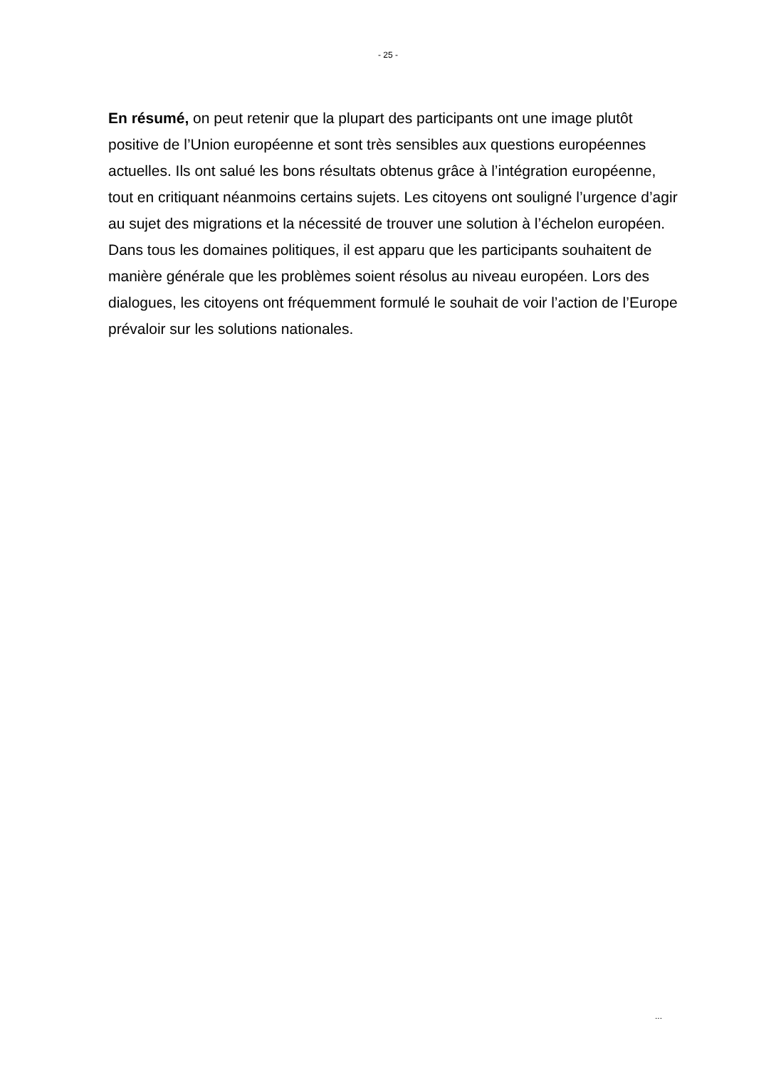- 25 -
En résumé, on peut retenir que la plupart des participants ont une image plutôt positive de l’Union européenne et sont très sensibles aux questions européennes actuelles. Ils ont salué les bons résultats obtenus grâce à l’intégration européenne, tout en critiquant néanmoins certains sujets. Les citoyens ont souligné l’urgence d’agir au sujet des migrations et la nécessité de trouver une solution à l’échelon européen. Dans tous les domaines politiques, il est apparu que les participants souhaitent de manière générale que les problèmes soient résolus au niveau européen. Lors des dialogues, les citoyens ont fréquemment formulé le souhait de voir l’action de l’Europe prévaloir sur les solutions nationales.
...